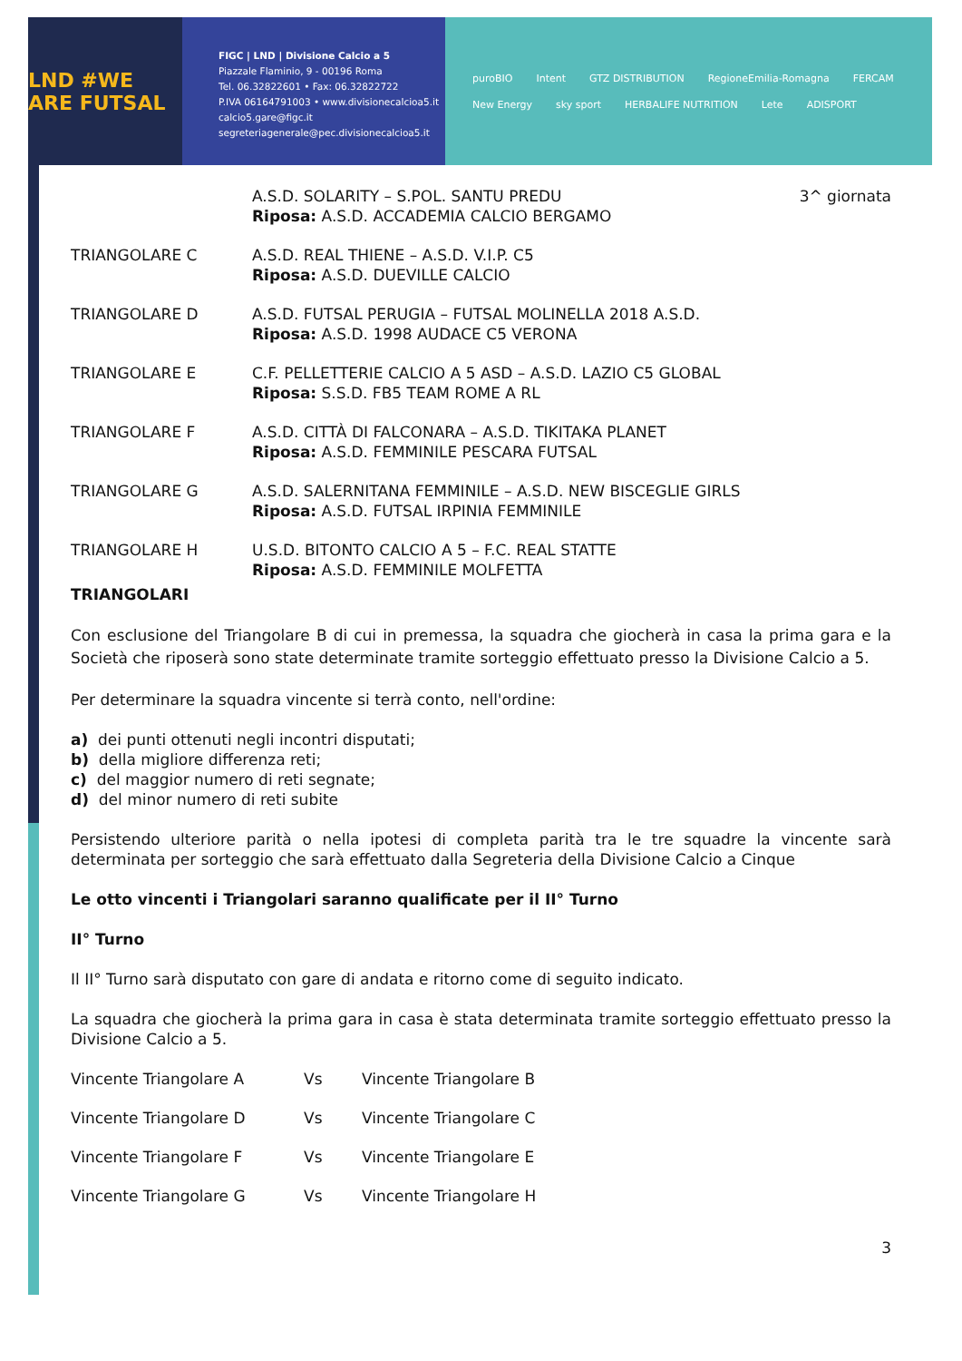LND #WE ARE FUTSAL
FIGC | LND | Divisione Calcio a 5
Piazzale Flaminio, 9 - 00196 Roma
Tel. 06.32822601 • Fax: 06.32822722
P.IVA 06164791003 • www.divisionecalcioa5.it
calcio5.gare@figc.it
segreteriagenerale@pec.divisionecalcioa5.it
puroBIO Intent GTZ DISTRIBUTION RegioneEmilia-Romagna FERCAM New Energy sky sport HERBALIFE NUTRITION Lete ADISPORT
A.S.D. SOLARITY – S.POL. SANTU PREDU
Riposa: A.S.D. ACCADEMIA CALCIO BERGAMO
3^ giornata
TRIANGOLARE C A.S.D. REAL THIENE – A.S.D. V.I.P. C5
Riposa: A.S.D. DUEVILLE CALCIO
TRIANGOLARE D A.S.D. FUTSAL PERUGIA – FUTSAL MOLINELLA 2018 A.S.D.
Riposa: A.S.D. 1998 AUDACE C5 VERONA
TRIANGOLARE E C.F. PELLETTERIE CALCIO A 5 ASD – A.S.D. LAZIO C5 GLOBAL
Riposa: S.S.D. FB5 TEAM ROME A RL
TRIANGOLARE F A.S.D. CITTÀ DI FALCONARA – A.S.D. TIKITAKA PLANET
Riposa: A.S.D. FEMMINILE PESCARA FUTSAL
TRIANGOLARE G A.S.D. SALERNITANA FEMMINILE – A.S.D. NEW BISCEGLIE GIRLS
Riposa: A.S.D. FUTSAL IRPINIA FEMMINILE
TRIANGOLARE H U.S.D. BITONTO CALCIO A 5 – F.C. REAL STATTE
Riposa: A.S.D. FEMMINILE MOLFETTA
TRIANGOLARI
Con esclusione del Triangolare B di cui in premessa, la squadra che giocherà in casa la prima gara e la Società che riposerà sono state determinate tramite sorteggio effettuato presso la Divisione Calcio a 5.
Per determinare la squadra vincente si terrà conto, nell'ordine:
a) dei punti ottenuti negli incontri disputati;
b) della migliore differenza reti;
c) del maggior numero di reti segnate;
d) del minor numero di reti subite
Persistendo ulteriore parità o nella ipotesi di completa parità tra le tre squadre la vincente sarà determinata per sorteggio che sarà effettuato dalla Segreteria della Divisione Calcio a Cinque
Le otto vincenti i Triangolari saranno qualificate per il II° Turno
II° Turno
Il II° Turno sarà disputato con gare di andata e ritorno come di seguito indicato.
La squadra che giocherà la prima gara in casa è stata determinata tramite sorteggio effettuato presso la Divisione Calcio a 5.
| Vincente Triangolare A | Vs | Vincente Triangolare B |
| Vincente Triangolare D | Vs | Vincente Triangolare C |
| Vincente Triangolare F | Vs | Vincente Triangolare E |
| Vincente Triangolare G | Vs | Vincente Triangolare H |
3